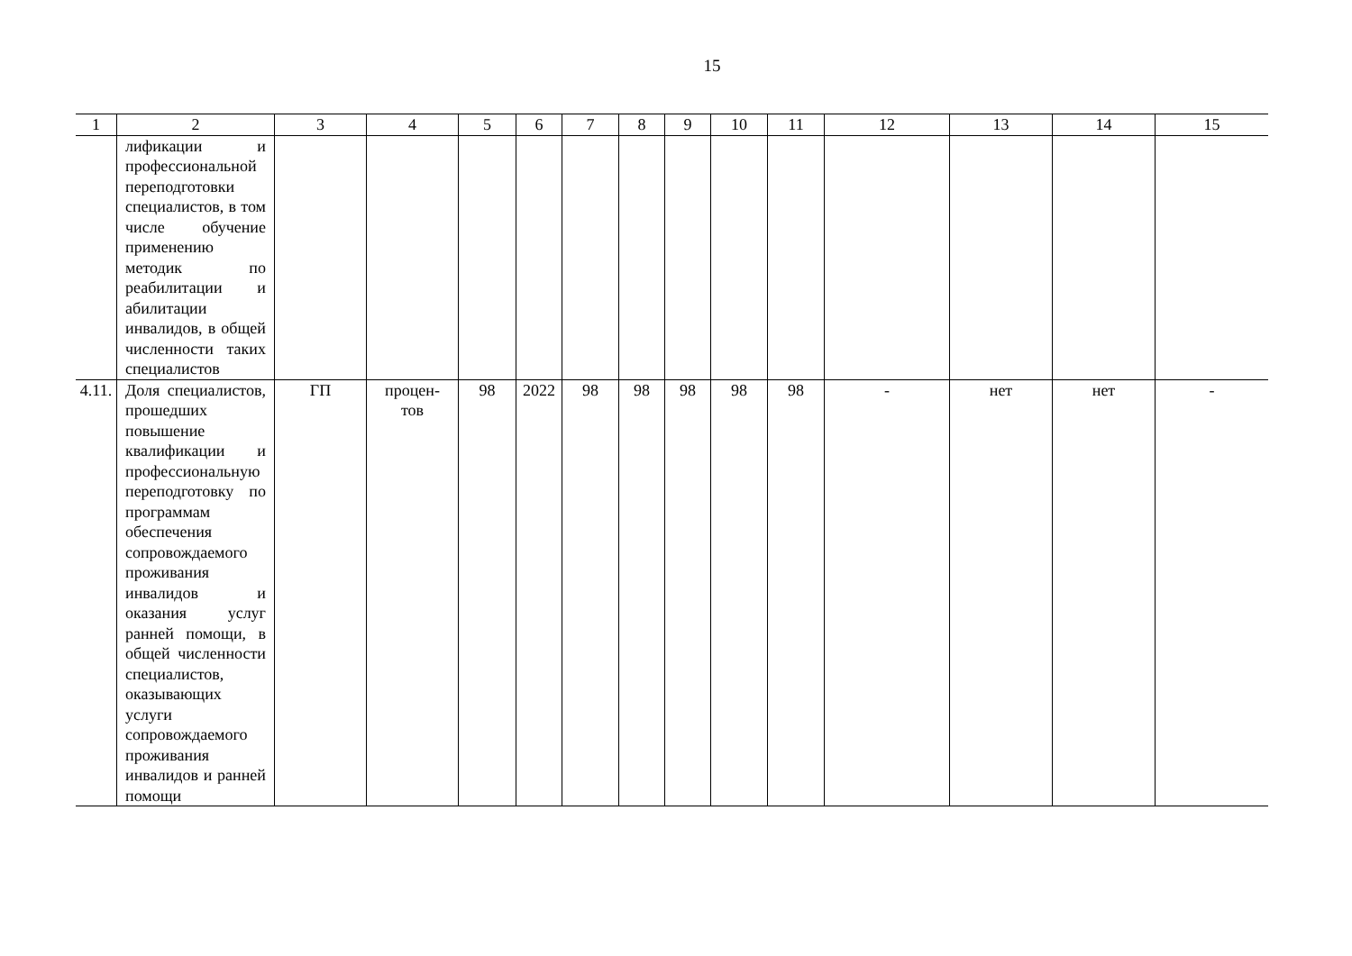15
| 1 | 2 | 3 | 4 | 5 | 6 | 7 | 8 | 9 | 10 | 11 | 12 | 13 | 14 | 15 |
| --- | --- | --- | --- | --- | --- | --- | --- | --- | --- | --- | --- | --- | --- | --- |
| | лификации и профессиональной переподготовки специалистов, в том числе обучение применению методик по реабилитации и абилитации инвалидов, в общей численности таких специалистов | | | | | | | | | | | | | |
| 4.11. | Доля специалистов, прошедших повышение квалификации и профессиональную переподготовку по программам обеспечения сопровождаемого проживания инвалидов и оказания услуг ранней помощи, в общей численности специалистов, оказывающих услуги сопровождаемого проживания инвалидов и ранней помощи | ГП | процен- тов | 98 | 2022 | 98 | 98 | 98 | 98 | 98 | - | нет | нет | - |